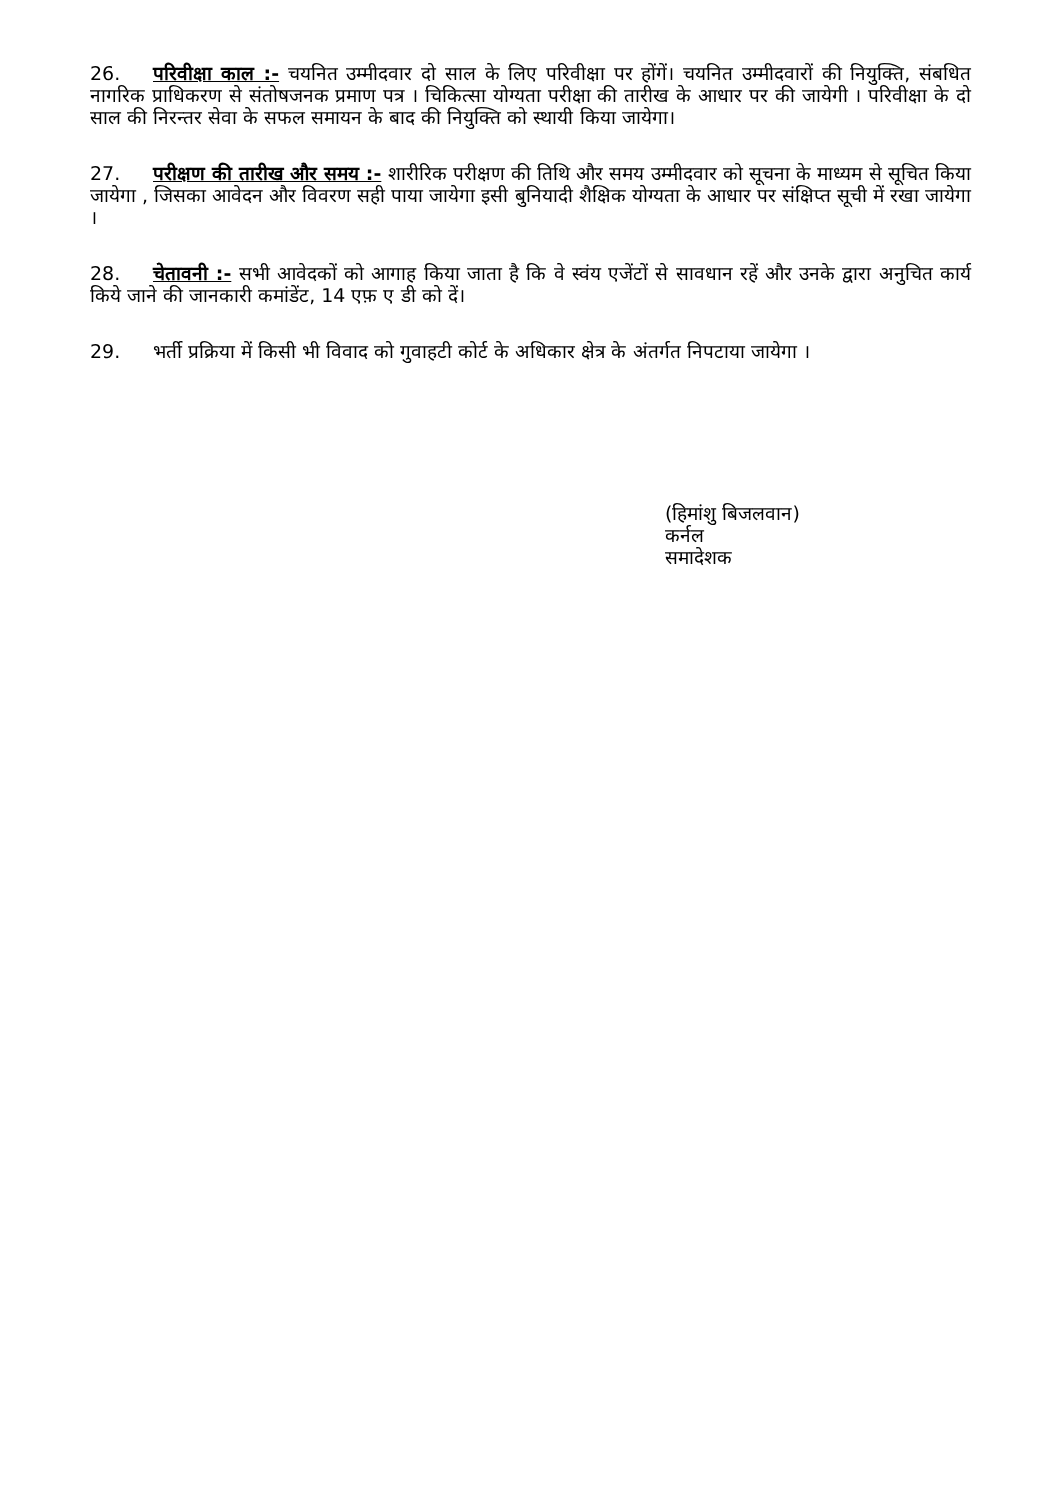26. परिवीक्षा काल :- चयनित उम्मीदवार दो साल के लिए परिवीक्षा पर होंगें। चयनित उम्मीदवारों की नियुक्ति, संबधित नागरिक प्राधिकरण से संतोषजनक प्रमाण पत्र । चिकित्सा योग्यता परीक्षा की तारीख के आधार पर की जायेगी । परिवीक्षा के दो साल की निरन्तर सेवा के सफल समायन के बाद की नियुक्ति को स्थायी किया जायेगा।
27. परीक्षण की तारीख और समय :- शारीरिक परीक्षण की तिथि और समय उम्मीदवार को सूचना के माध्यम से सूचित किया जायेगा , जिसका आवेदन और विवरण सही पाया जायेगा इसी बुनियादी शैक्षिक योग्यता के आधार पर संक्षिप्त सूची में रखा जायेगा ।
28. चेतावनी :- सभी आवेदकों को आगाह किया जाता है कि वे स्वंय एजेंटों से सावधान रहें और उनके द्वारा अनुचित कार्य किये जाने की जानकारी कमांडेंट, 14 एफ़ ए डी को दें।
29. भर्ती प्रक्रिया में किसी भी विवाद को गुवाहटी कोर्ट के अधिकार क्षेत्र के अंतर्गत निपटाया जायेगा ।
(हिमांशु बिजलवान)
कर्नल
समादेशक